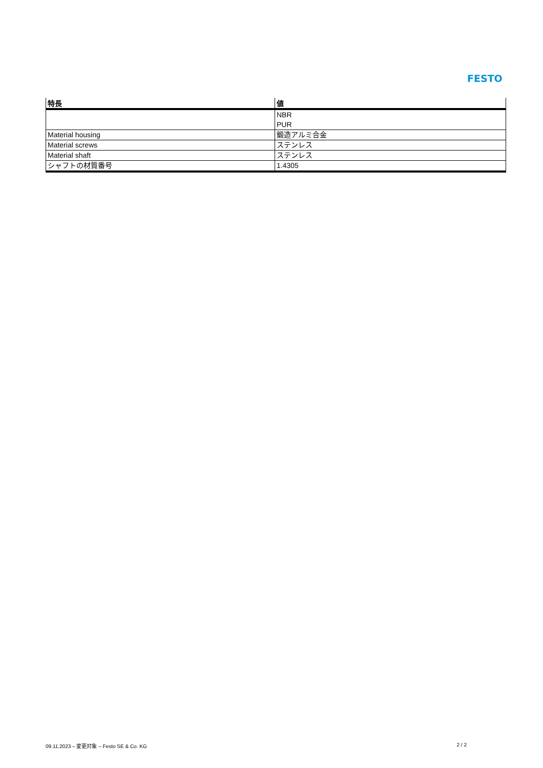FESTO
| 特長 | 値 |
| --- | --- |
| | NBR PUR |
| Material housing | 鍛造アルミ合金 |
| Material screws | ステンレス |
| Material shaft | ステンレス |
| シャフトの材質番号 | 1.4305 |
09.11.2023 – 変更対象 – Festo SE & Co. KG 2 / 2